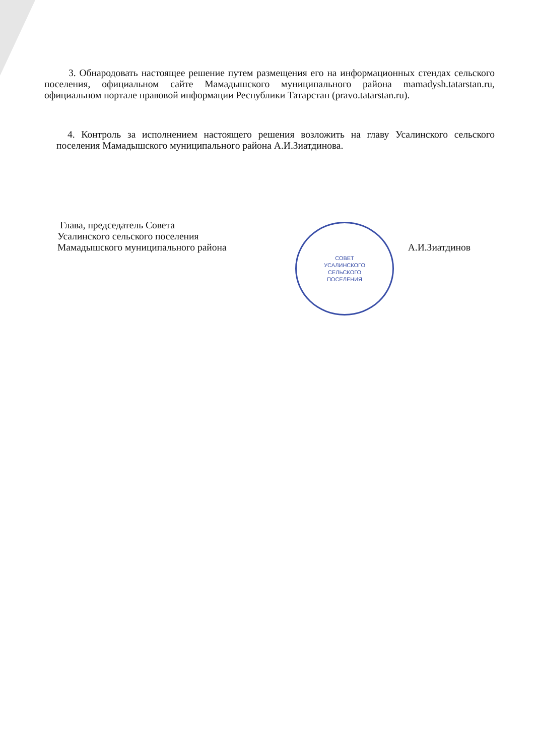3. Обнародовать настоящее решение путем размещения его на информационных стендах сельского поселения, официальном сайте Мамадышского муниципального района mamadysh.tatarstan.ru, официальном портале правовой информации Республики Татарстан (pravo.tatarstan.ru).
4. Контроль за исполнением настоящего решения возложить на главу Усалинского сельского поселения Мамадышского муниципального района А.И.Зиатдинова.
СОВЕТ
УСАЛИНСКОГО
СЕЛЬСКОГО
ПОСЕЛЕНИЯ
Глава, председатель Совета
Усалинского сельского поселения
Мамадышского муниципального района А.И.Зиатдинов